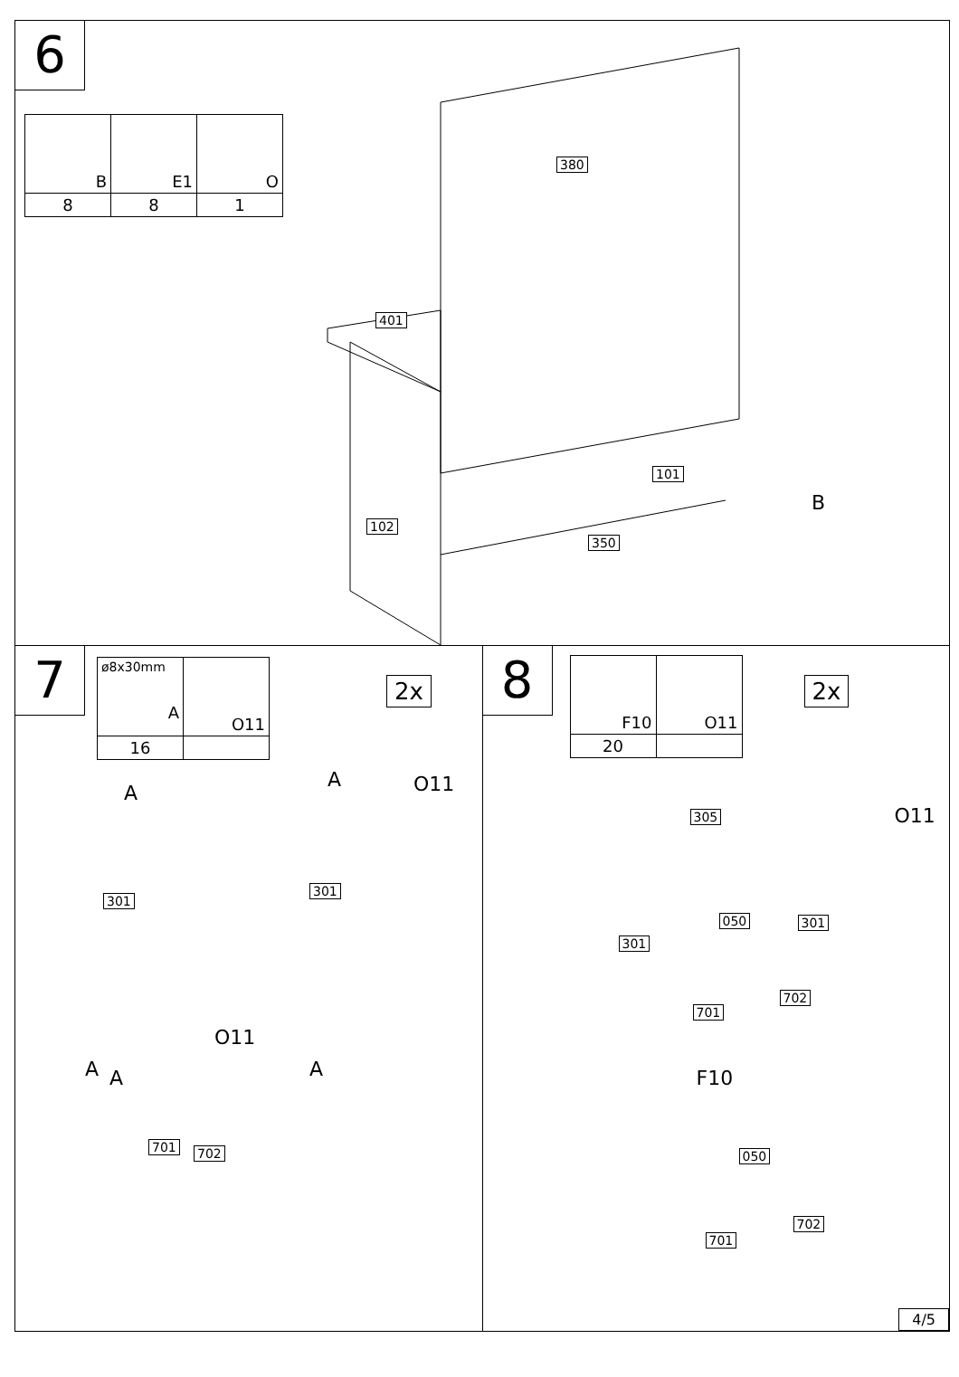6
| B | E1 | O |
| 8 | 8 | 1 |
380
401
101
102
350
B
7
| ø8x30mm A | O11 |
| 16 | |
2x
A
A O11
301
301
O11
A A A
701 702
8
| F10 | O11 |
| 20 | |
2x
305 O11
050 301
301
702
701
F10
050
702
701
4/5